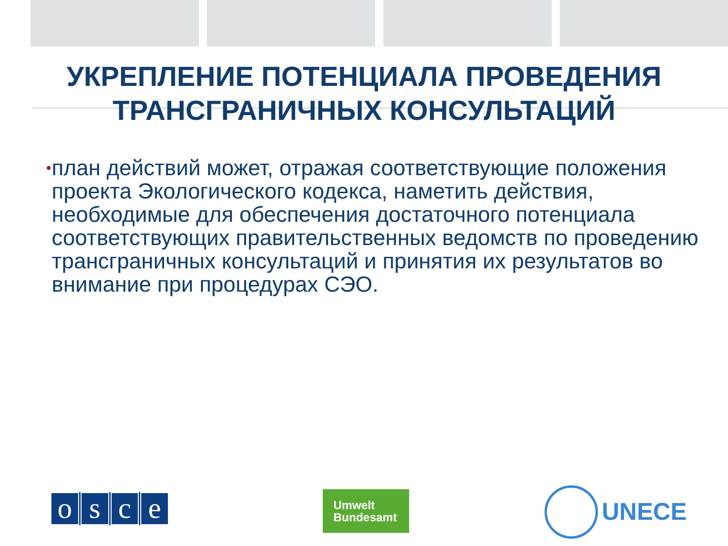УКРЕПЛЕНИЕ ПОТЕНЦИАЛА ПРОВЕДЕНИЯ
ТРАНСГРАНИЧНЫХ КОНСУЛЬТАЦИЙ
•
план действий может, отражая соответствующие положения проекта Экологического кодекса, наметить действия, необходимые для обеспечения достаточного потенциала соответствующих правительственных ведомств по проведению трансграничных консультаций и принятия их результатов во внимание при процедурах СЭО.
osce
Umwelt
Bundesamt
UNECE